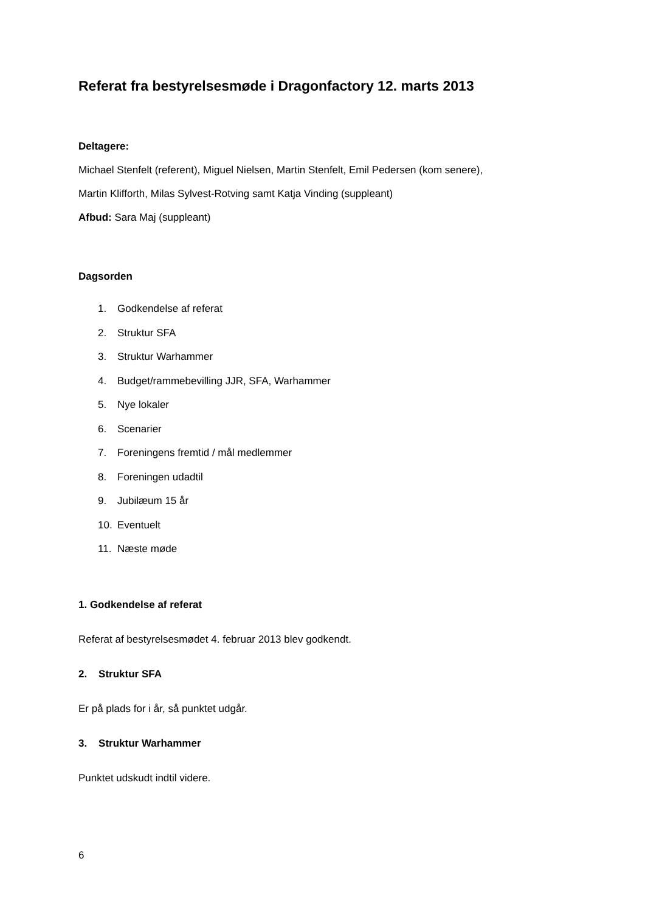Referat fra bestyrelsesmøde i Dragonfactory 12. marts 2013
Deltagere:
Michael Stenfelt (referent), Miguel Nielsen, Martin Stenfelt, Emil Pedersen (kom senere),
Martin Klifforth, Milas Sylvest-Rotving samt Katja Vinding (suppleant)
Afbud: Sara Maj (suppleant)
Dagsorden
1. Godkendelse af referat
2. Struktur SFA
3. Struktur Warhammer
4. Budget/rammebevilling JJR, SFA, Warhammer
5. Nye lokaler
6. Scenarier
7. Foreningens fremtid / mål medlemmer
8. Foreningen udadtil
9. Jubilæum 15 år
10. Eventuelt
11. Næste møde
1. Godkendelse af referat
Referat af bestyrelsesmødet 4. februar 2013 blev godkendt.
2. Struktur SFA
Er på plads for i år, så punktet udgår.
3. Struktur Warhammer
Punktet udskudt indtil videre.
6